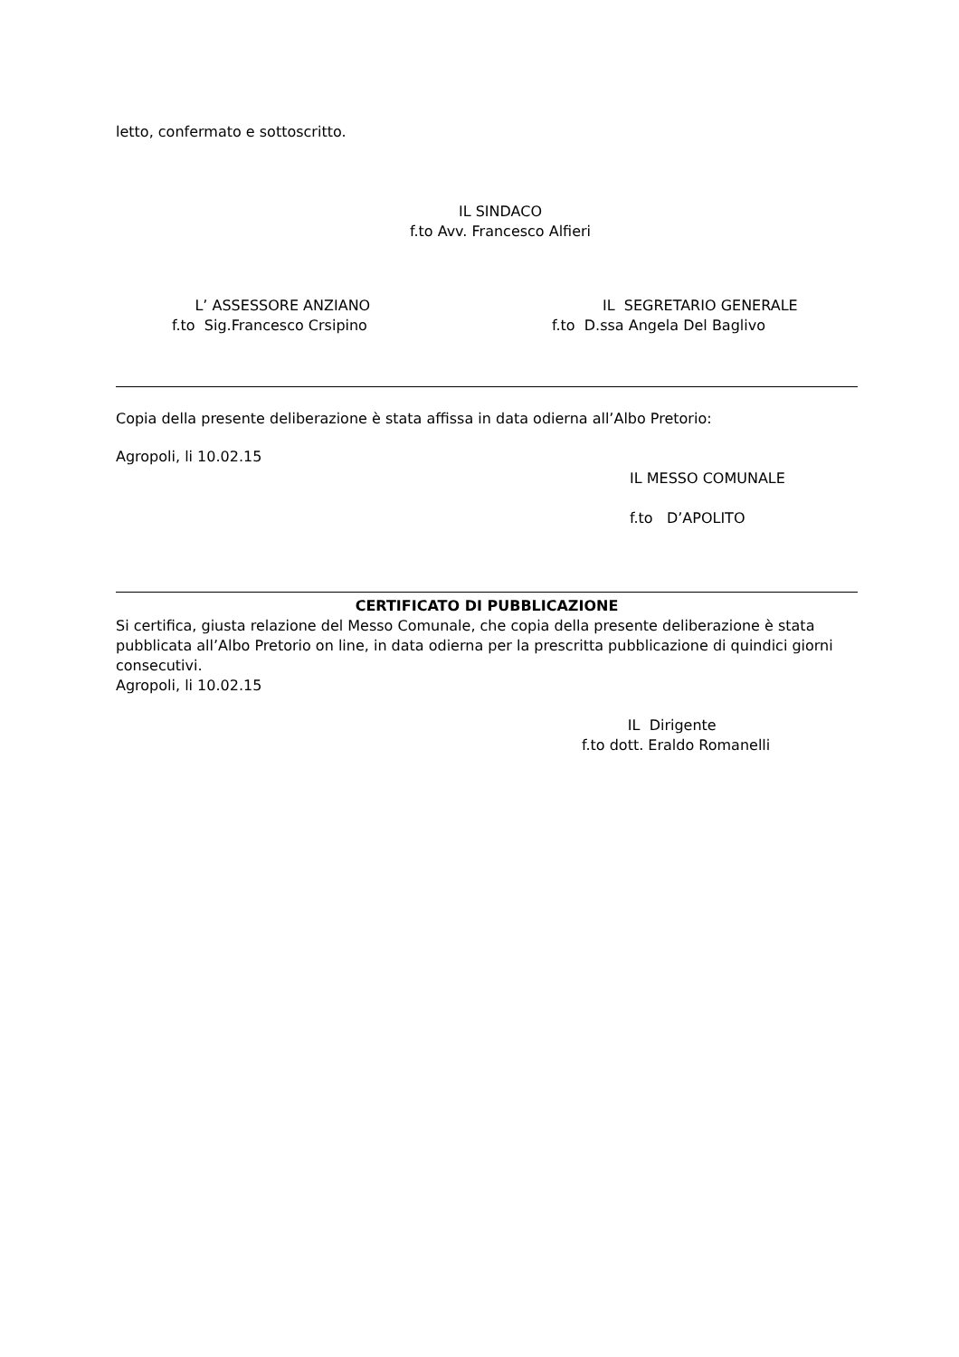letto, confermato e sottoscritto.
IL SINDACO
f.to Avv. Francesco Alfieri
L’ ASSESSORE ANZIANO
f.to Sig.Francesco Crsipino
IL SEGRETARIO GENERALE
f.to D.ssa Angela Del Baglivo
Copia della presente deliberazione è stata affissa in data odierna all’Albo Pretorio:
Agropoli, li 10.02.15
IL MESSO COMUNALE
f.to D’APOLITO
CERTIFICATO DI PUBBLICAZIONE
Si certifica, giusta relazione del Messo Comunale, che copia della presente deliberazione è stata pubblicata all’Albo Pretorio on line, in data odierna per la prescritta pubblicazione di quindici giorni consecutivi.
Agropoli, li 10.02.15
IL Dirigente
f.to dott. Eraldo Romanelli